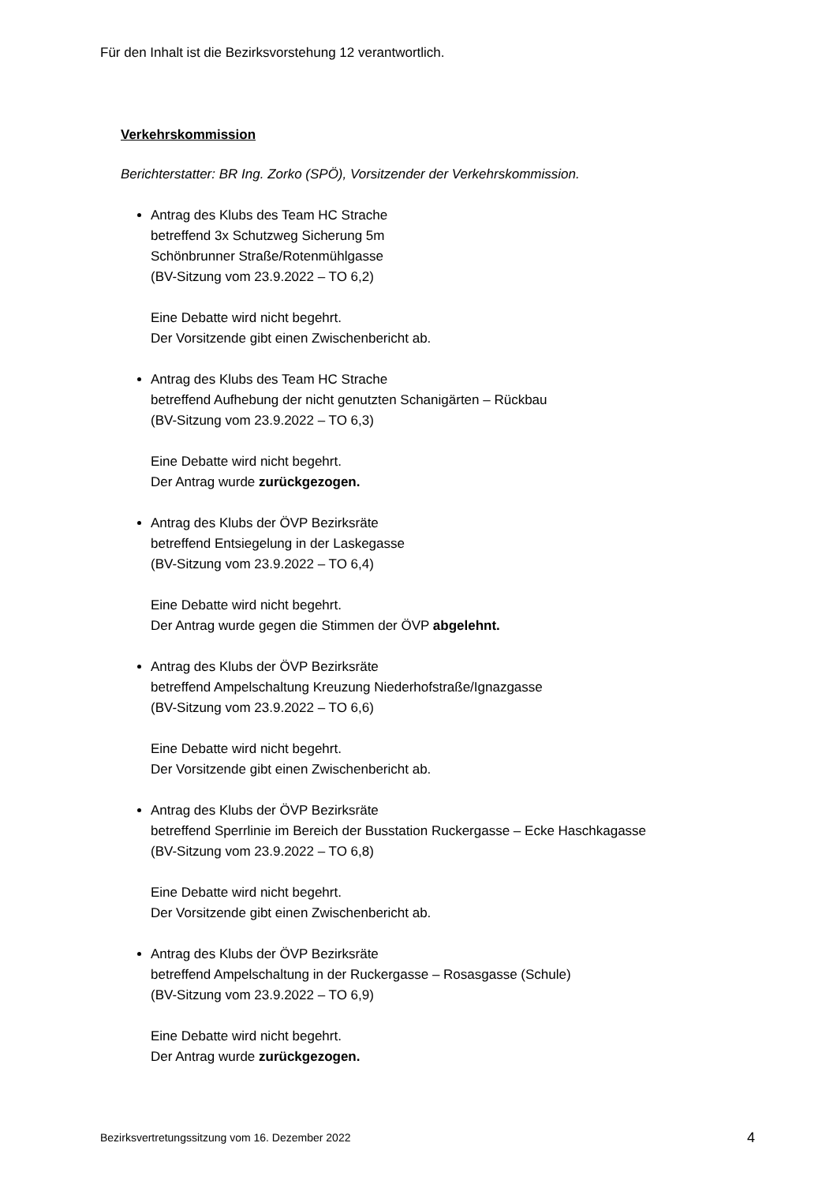Für den Inhalt ist die Bezirksvorstehung 12 verantwortlich.
Verkehrskommission
Berichterstatter: BR Ing. Zorko (SPÖ), Vorsitzender der Verkehrskommission.
Antrag des Klubs des Team HC Strache
betreffend 3x Schutzweg Sicherung 5m
Schönbrunner Straße/Rotenmühlgasse
(BV-Sitzung vom 23.9.2022 – TO 6,2)
Eine Debatte wird nicht begehrt.
Der Vorsitzende gibt einen Zwischenbericht ab.
Antrag des Klubs des Team HC Strache
betreffend Aufhebung der nicht genutzten Schanigärten – Rückbau
(BV-Sitzung vom 23.9.2022 – TO 6,3)
Eine Debatte wird nicht begehrt.
Der Antrag wurde zurückgezogen.
Antrag des Klubs der ÖVP Bezirksräte
betreffend Entsiegelung in der Laskegasse
(BV-Sitzung vom 23.9.2022 – TO 6,4)
Eine Debatte wird nicht begehrt.
Der Antrag wurde gegen die Stimmen der ÖVP abgelehnt.
Antrag des Klubs der ÖVP Bezirksräte
betreffend Ampelschaltung Kreuzung Niederhofstraße/Ignazgasse
(BV-Sitzung vom 23.9.2022 – TO 6,6)
Eine Debatte wird nicht begehrt.
Der Vorsitzende gibt einen Zwischenbericht ab.
Antrag des Klubs der ÖVP Bezirksräte
betreffend Sperrlinie im Bereich der Busstation Ruckergasse – Ecke Haschkagasse
(BV-Sitzung vom 23.9.2022 – TO 6,8)
Eine Debatte wird nicht begehrt.
Der Vorsitzende gibt einen Zwischenbericht ab.
Antrag des Klubs der ÖVP Bezirksräte
betreffend Ampelschaltung in der Ruckergasse – Rosasgasse (Schule)
(BV-Sitzung vom 23.9.2022 – TO 6,9)
Eine Debatte wird nicht begehrt.
Der Antrag wurde zurückgezogen.
Bezirksvertretungssitzung vom 16. Dezember 2022 4